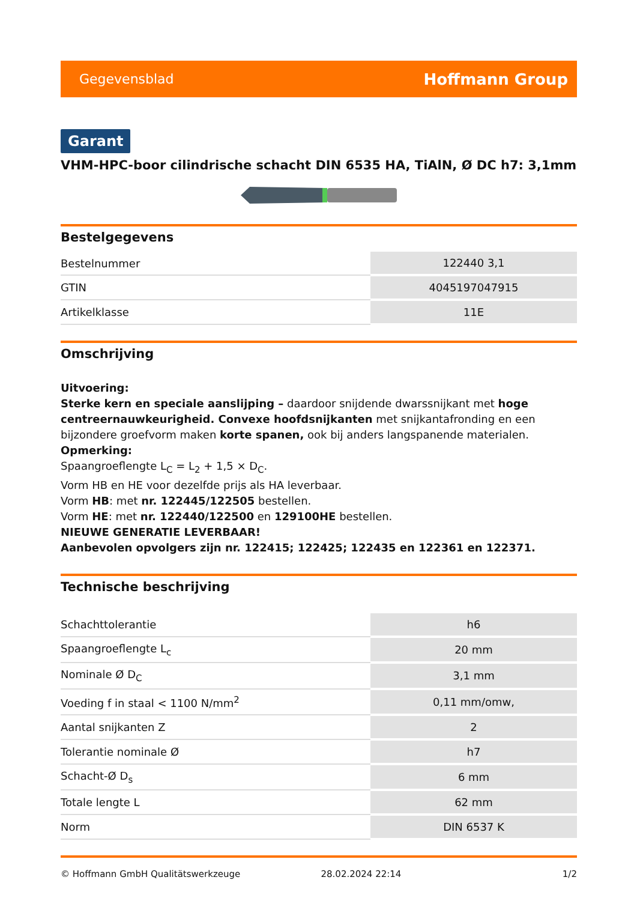Gegevensblad Hoffmann Group
Garant
VHM-HPC-boor cilindrische schacht DIN 6535 HA, TiAlN, Ø DC h7: 3,1mm
Bestelgegevens
| Bestelnummer | 122440 3,1 |
| GTIN | 4045197047915 |
| Artikelklasse | 11E |
Omschrijving
Uitvoering:
Sterke kern en speciale aanslijping – daardoor snijdende dwarssnijkant met hoge centreernauwkeurigheid. Convexe hoofdsnijkanten met snijkantafronding en een bijzondere groefvorm maken korte spanen, ook bij anders langspanende materialen.
Opmerking:
Spaangroeflengte L<sub>C</sub> = L<sub>2</sub> + 1,5 × D<sub>C</sub>.
Vorm HB en HE voor dezelfde prijs als HA leverbaar.
Vorm HB: met nr. 122445/122505 bestellen.
Vorm HE: met nr. 122440/122500 en 129100HE bestellen.
NIEUWE GENERATIE LEVERBAAR!
Aanbevolen opvolgers zijn nr. 122415; 122425; 122435 en 122361 en 122371.
Technische beschrijving
| Schachttolerantie | h6 |
| Spaangroeflengte L<sub>c</sub> | 20 mm |
| Nominale Ø D<sub>C</sub> | 3,1 mm |
| Voeding f in staal < 1100 N/mm<sup>2</sup> | 0,11 mm/omw, |
| Aantal snijkanten Z | 2 |
| Tolerantie nominale Ø | h7 |
| Schacht-Ø D<sub>s</sub> | 6 mm |
| Totale lengte L | 62 mm |
| Norm | DIN 6537 K |
© Hoffmann GmbH Qualitätswerkzeuge 28.02.2024 22:14 1/2